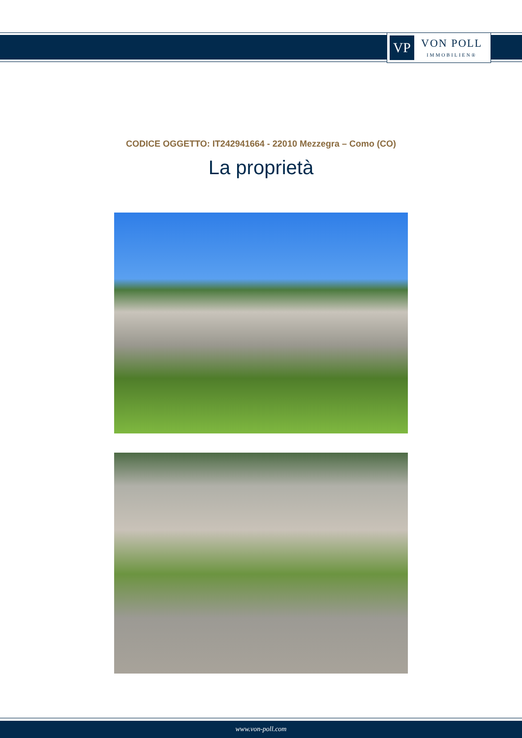VP
VON POLL
IMMOBILIEN®
CODICE OGGETTO: IT242941664 - 22010 Mezzegra – Como (CO)
La proprietà
www.von-poll.com